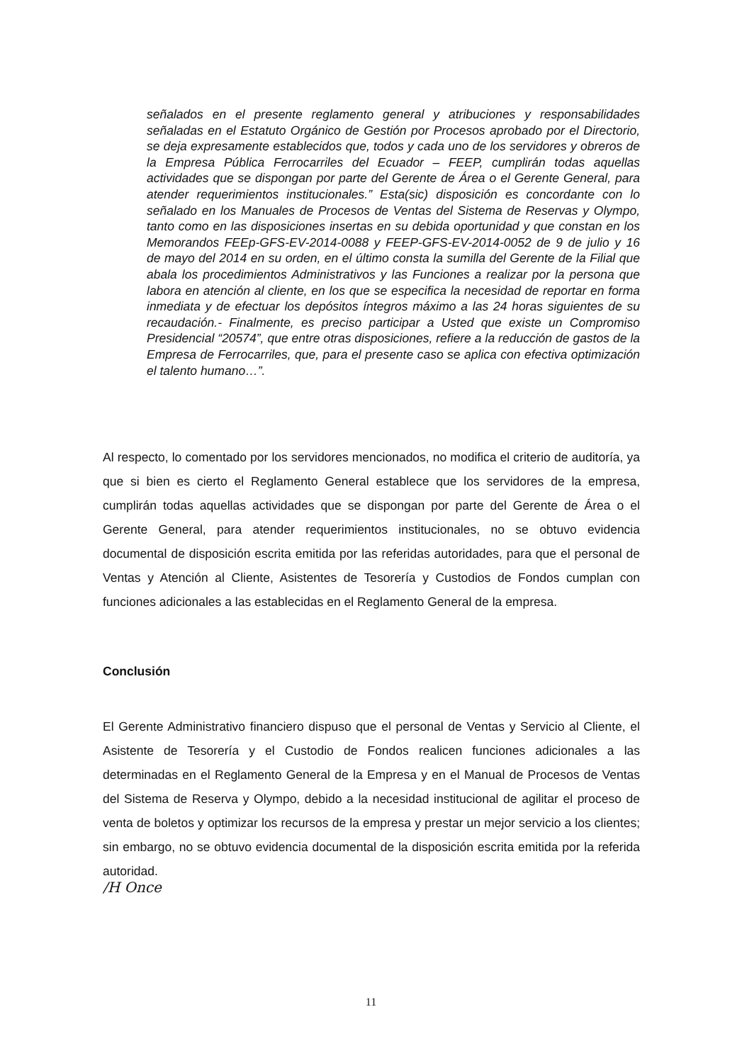señalados en el presente reglamento general y atribuciones y responsabilidades señaladas en el Estatuto Orgánico de Gestión por Procesos aprobado por el Directorio, se deja expresamente establecidos que, todos y cada uno de los servidores y obreros de la Empresa Pública Ferrocarriles del Ecuador – FEEP, cumplirán todas aquellas actividades que se dispongan por parte del Gerente de Área o el Gerente General, para atender requerimientos institucionales.” Esta(sic) disposición es concordante con lo señalado en los Manuales de Procesos de Ventas del Sistema de Reservas y Olympo, tanto como en las disposiciones insertas en su debida oportunidad y que constan en los Memorandos FEEp-GFS-EV-2014-0088 y FEEP-GFS-EV-2014-0052 de 9 de julio y 16 de mayo del 2014 en su orden, en el último consta la sumilla del Gerente de la Filial que abala los procedimientos Administrativos y las Funciones a realizar por la persona que labora en atención al cliente, en los que se especifica la necesidad de reportar en forma inmediata y de efectuar los depósitos íntegros máximo a las 24 horas siguientes de su recaudación.- Finalmente, es preciso participar a Usted que existe un Compromiso Presidencial “20574”, que entre otras disposiciones, refiere a la reducción de gastos de la Empresa de Ferrocarriles, que, para el presente caso se aplica con efectiva optimización el talento humano…”.
Al respecto, lo comentado por los servidores mencionados, no modifica el criterio de auditoría, ya que si bien es cierto el Reglamento General establece que los servidores de la empresa, cumplirán todas aquellas actividades que se dispongan por parte del Gerente de Área o el Gerente General, para atender requerimientos institucionales, no se obtuvo evidencia documental de disposición escrita emitida por las referidas autoridades, para que el personal de Ventas y Atención al Cliente, Asistentes de Tesorería y Custodios de Fondos cumplan con funciones adicionales a las establecidas en el Reglamento General de la empresa.
Conclusión
El Gerente Administrativo financiero dispuso que el personal de Ventas y Servicio al Cliente, el Asistente de Tesorería y el Custodio de Fondos realicen funciones adicionales a las determinadas en el Reglamento General de la Empresa y en el Manual de Procesos de Ventas del Sistema de Reserva y Olympo, debido a la necesidad institucional de agilitar el proceso de venta de boletos y optimizar los recursos de la empresa y prestar un mejor servicio a los clientes; sin embargo, no se obtuvo evidencia documental de la disposición escrita emitida por la referida autoridad.
/H Once
11